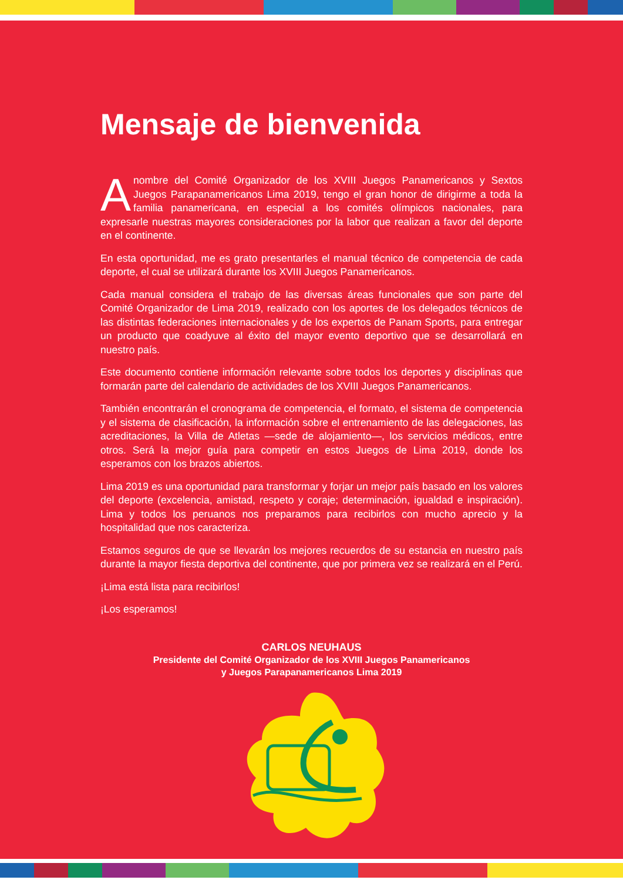Mensaje de bienvenida
Anombre del Comité Organizador de los XVIII Juegos Panamericanos y Sextos Juegos Parapanamericanos Lima 2019, tengo el gran honor de dirigirme a toda la familia panamericana, en especial a los comités olímpicos nacionales, para expresarle nuestras mayores consideraciones por la labor que realizan a favor del deporte en el continente.
En esta oportunidad, me es grato presentarles el manual técnico de competencia de cada deporte, el cual se utilizará durante los XVIII Juegos Panamericanos.
Cada manual considera el trabajo de las diversas áreas funcionales que son parte del Comité Organizador de Lima 2019, realizado con los aportes de los delegados técnicos de las distintas federaciones internacionales y de los expertos de Panam Sports, para entregar un producto que coadyuve al éxito del mayor evento deportivo que se desarrollará en nuestro país.
Este documento contiene información relevante sobre todos los deportes y disciplinas que formarán parte del calendario de actividades de los XVIII Juegos Panamericanos.
También encontrarán el cronograma de competencia, el formato, el sistema de competencia y el sistema de clasificación, la información sobre el entrenamiento de las delegaciones, las acreditaciones, la Villa de Atletas —sede de alojamiento—, los servicios médicos, entre otros. Será la mejor guía para competir en estos Juegos de Lima 2019, donde los esperamos con los brazos abiertos.
Lima 2019 es una oportunidad para transformar y forjar un mejor país basado en los valores del deporte (excelencia, amistad, respeto y coraje; determinación, igualdad e inspiración). Lima y todos los peruanos nos preparamos para recibirlos con mucho aprecio y la hospitalidad que nos caracteriza.
Estamos seguros de que se llevarán los mejores recuerdos de su estancia en nuestro país durante la mayor fiesta deportiva del continente, que por primera vez se realizará en el Perú.
¡Lima está lista para recibirlos!
¡Los esperamos!
CARLOS NEUHAUS
Presidente del Comité Organizador de los XVIII Juegos Panamericanos
y Juegos Parapanamericanos Lima 2019